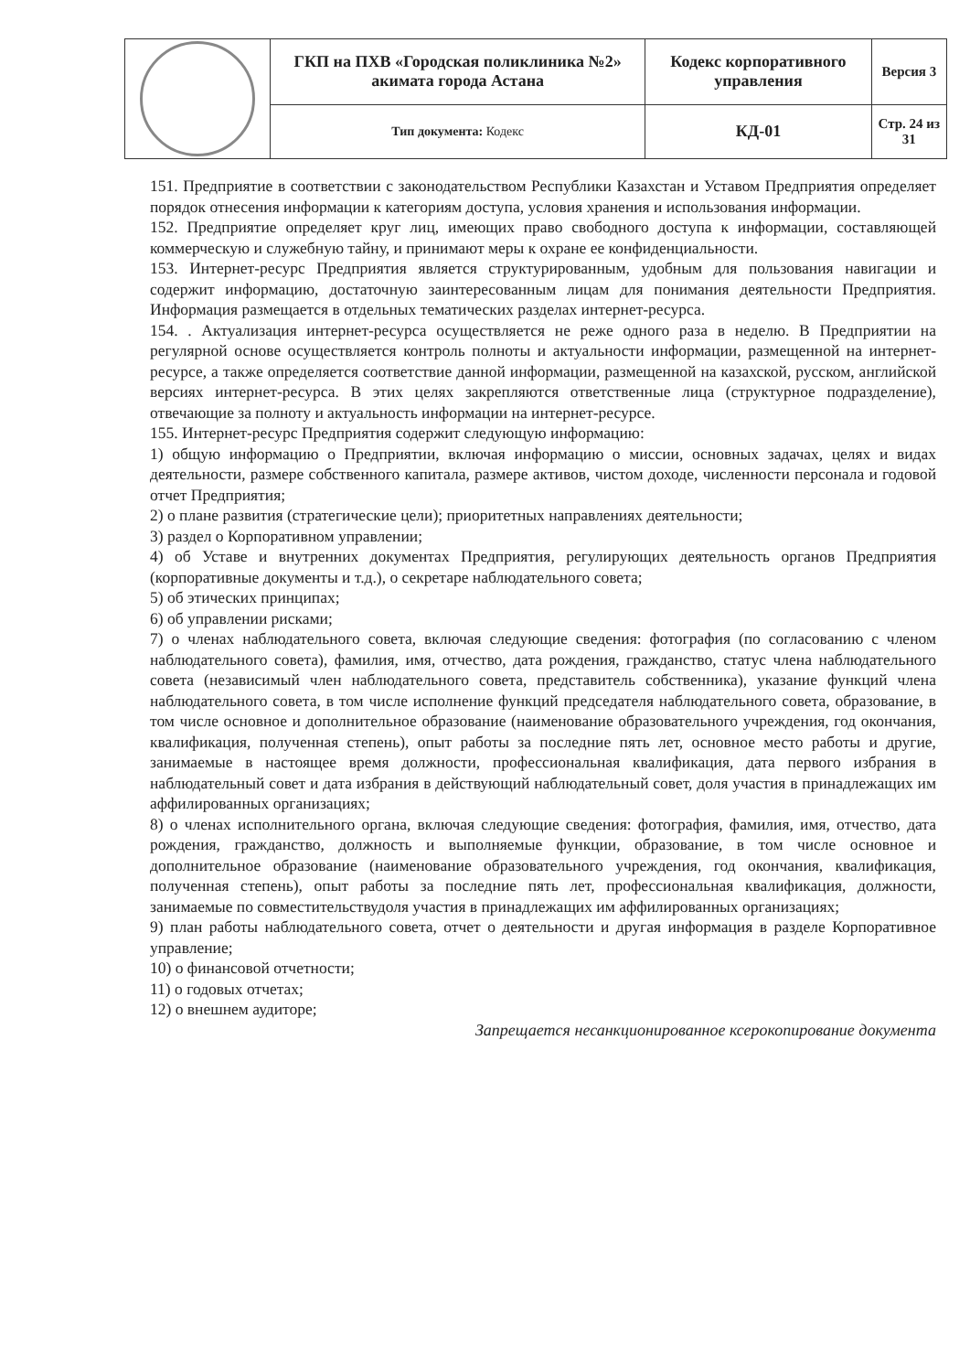| | ГКП на ПХВ «Городская поликлиника №2» акимата города Астана | Кодекс корпоративного управления | Версия 3 |
| | Тип документа: Кодекс | КД-01 | Стр. 24 из 31 |
151. Предприятие в соответствии с законодательством Республики Казахстан и Уставом Предприятия определяет порядок отнесения информации к категориям доступа, условия хранения и использования информации.
152. Предприятие определяет круг лиц, имеющих право свободного доступа к информации, составляющей коммерческую и служебную тайну, и принимают меры к охране ее конфиденциальности.
153. Интернет-ресурс Предприятия является структурированным, удобным для пользования навигации и содержит информацию, достаточную заинтересованным лицам для понимания деятельности Предприятия. Информация размещается в отдельных тематических разделах интернет-ресурса.
154. . Актуализация интернет-ресурса осуществляется не реже одного раза в неделю. В Предприятии на регулярной основе осуществляется контроль полноты и актуальности информации, размещенной на интернет-ресурсе, а также определяется соответствие данной информации, размещенной на казахской, русском, английской версиях интернет-ресурса. В этих целях закрепляются ответственные лица (структурное подразделение), отвечающие за полноту и актуальность информации на интернет-ресурсе.
155. Интернет-ресурс Предприятия содержит следующую информацию:
1) общую информацию о Предприятии, включая информацию о миссии, основных задачах, целях и видах деятельности, размере собственного капитала, размере активов, чистом доходе, численности персонала и годовой отчет Предприятия;
2) о плане развития (стратегические цели); приоритетных направлениях деятельности;
3) раздел о Корпоративном управлении;
4) об Уставе и внутренних документах Предприятия, регулирующих деятельность органов Предприятия (корпоративные документы и т.д.), о секретаре наблюдательного совета;
5) об этических принципах;
6) об управлении рисками;
7) о членах наблюдательного совета, включая следующие сведения: фотография (по согласованию с членом наблюдательного совета), фамилия, имя, отчество, дата рождения, гражданство, статус члена наблюдательного совета (независимый член наблюдательного совета, представитель собственника), указание функций члена наблюдательного совета, в том числе исполнение функций председателя наблюдательного совета, образование, в том числе основное и дополнительное образование (наименование образовательного учреждения, год окончания, квалификация, полученная степень), опыт работы за последние пять лет, основное место работы и другие, занимаемые в настоящее время должности, профессиональная квалификация, дата первого избрания в наблюдательный совет и дата избрания в действующий наблюдательный совет, доля участия в принадлежащих им аффилированных организациях;
8) о членах исполнительного органа, включая следующие сведения: фотография, фамилия, имя, отчество, дата рождения, гражданство, должность и выполняемые функции, образование, в том числе основное и дополнительное образование (наименование образовательного учреждения, год окончания, квалификация, полученная степень), опыт работы за последние пять лет, профессиональная квалификация, должности, занимаемые по совместительствудоля участия в принадлежащих им аффилированных организациях;
9) план работы наблюдательного совета, отчет о деятельности и другая информация в разделе Корпоративное управление;
10) о финансовой отчетности;
11) о годовых отчетах;
12) о внешнем аудиторе;
Запрещается несанкционированное ксерокопирование документа